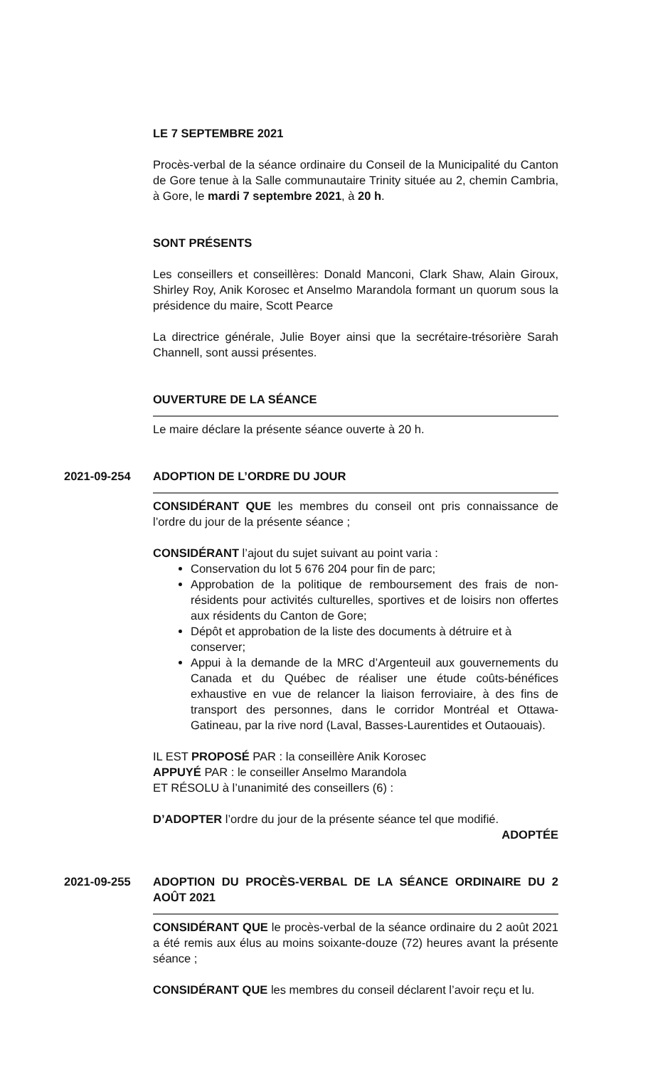LE 7 SEPTEMBRE 2021
Procès-verbal de la séance ordinaire du Conseil de la Municipalité du Canton de Gore tenue à la Salle communautaire Trinity située au 2, chemin Cambria, à Gore, le mardi 7 septembre 2021, à 20 h.
SONT PRÉSENTS
Les conseillers et conseillères: Donald Manconi, Clark Shaw, Alain Giroux, Shirley Roy, Anik Korosec et Anselmo Marandola formant un quorum sous la présidence du maire, Scott Pearce
La directrice générale, Julie Boyer ainsi que la secrétaire-trésorière Sarah Channell, sont aussi présentes.
OUVERTURE DE LA SÉANCE
Le maire déclare la présente séance ouverte à 20 h.
2021-09-254 ADOPTION DE L’ORDRE DU JOUR
CONSIDÉRANT QUE les membres du conseil ont pris connaissance de l’ordre du jour de la présente séance ;
CONSIDÉRANT l’ajout du sujet suivant au point varia :
Conservation du lot 5 676 204 pour fin de parc;
Approbation de la politique de remboursement des frais de non-résidents pour activités culturelles, sportives et de loisirs non offertes aux résidents du Canton de Gore;
Dépôt et approbation de la liste des documents à détruire et à conserver;
Appui à la demande de la MRC d’Argenteuil aux gouvernements du Canada et du Québec de réaliser une étude coûts-bénéfices exhaustive en vue de relancer la liaison ferroviaire, à des fins de transport des personnes, dans le corridor Montréal et Ottawa-Gatineau, par la rive nord (Laval, Basses-Laurentides et Outaouais).
IL EST PROPOSÉ PAR : la conseillère Anik Korosec
APPUYÉ PAR : le conseiller Anselmo Marandola
ET RÉSOLU à l’unanimité des conseillers (6) :
D’ADOPTER l’ordre du jour de la présente séance tel que modifié.
ADOPTÉE
2021-09-255 ADOPTION DU PROCÈS-VERBAL DE LA SÉANCE ORDINAIRE DU 2 AOÛT 2021
CONSIDÉRANT QUE le procès-verbal de la séance ordinaire du 2 août 2021 a été remis aux élus au moins soixante-douze (72) heures avant la présente séance ;
CONSIDÉRANT QUE les membres du conseil déclarent l’avoir reçu et lu.